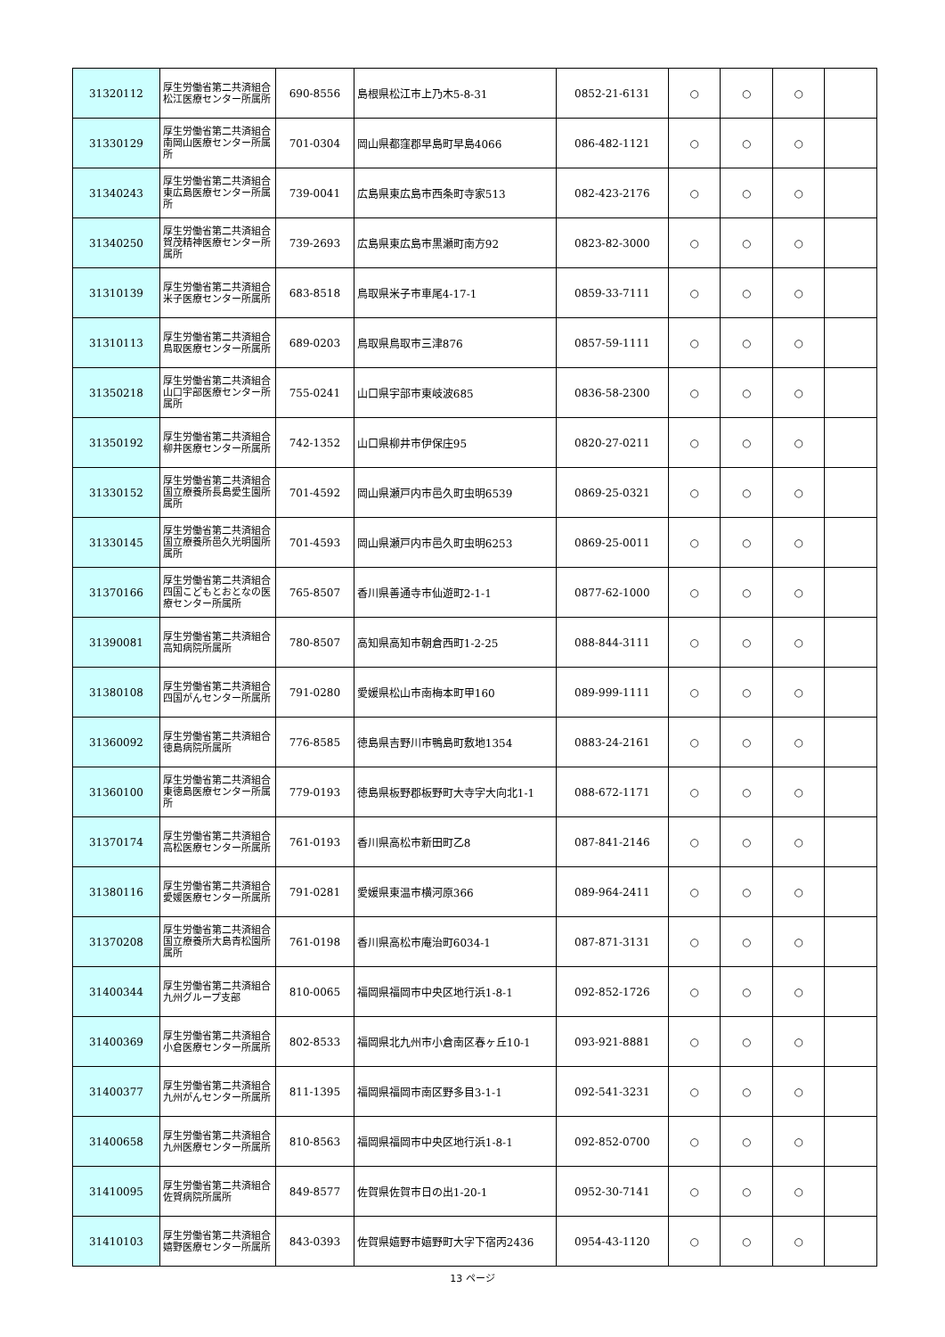| 31320112 | 厚生労働省第二共済組合松江医療センター所属所 | 690-8556 | 島根県松江市上乃木5-8-31 | 0852-21-6131 | ○ | ○ | ○ | |
| 31330129 | 厚生労働省第二共済組合南岡山医療センター所属所 | 701-0304 | 岡山県都窪郡早島町早島4066 | 086-482-1121 | ○ | ○ | ○ | |
| 31340243 | 厚生労働省第二共済組合東広島医療センター所属所 | 739-0041 | 広島県東広島市西条町寺家513 | 082-423-2176 | ○ | ○ | ○ | |
| 31340250 | 厚生労働省第二共済組合賀茂精神医療センター所属所 | 739-2693 | 広島県東広島市黒瀬町南方92 | 0823-82-3000 | ○ | ○ | ○ | |
| 31310139 | 厚生労働省第二共済組合米子医療センター所属所 | 683-8518 | 鳥取県米子市車尾4-17-1 | 0859-33-7111 | ○ | ○ | ○ | |
| 31310113 | 厚生労働省第二共済組合鳥取医療センター所属所 | 689-0203 | 鳥取県鳥取市三津876 | 0857-59-1111 | ○ | ○ | ○ | |
| 31350218 | 厚生労働省第二共済組合山口宇部医療センター所属所 | 755-0241 | 山口県宇部市東岐波685 | 0836-58-2300 | ○ | ○ | ○ | |
| 31350192 | 厚生労働省第二共済組合柳井医療センター所属所 | 742-1352 | 山口県柳井市伊保庄95 | 0820-27-0211 | ○ | ○ | ○ | |
| 31330152 | 厚生労働省第二共済組合国立療養所長島愛生園所属所 | 701-4592 | 岡山県瀬戸内市邑久町虫明6539 | 0869-25-0321 | ○ | ○ | ○ | |
| 31330145 | 厚生労働省第二共済組合国立療養所邑久光明園所属所 | 701-4593 | 岡山県瀬戸内市邑久町虫明6253 | 0869-25-0011 | ○ | ○ | ○ | |
| 31370166 | 厚生労働省第二共済組合四国こどもとおとなの医療センター所属所 | 765-8507 | 香川県善通寺市仙遊町2-1-1 | 0877-62-1000 | ○ | ○ | ○ | |
| 31390081 | 厚生労働省第二共済組合高知病院所属所 | 780-8507 | 高知県高知市朝倉西町1-2-25 | 088-844-3111 | ○ | ○ | ○ | |
| 31380108 | 厚生労働省第二共済組合四国がんセンター所属所 | 791-0280 | 愛媛県松山市南梅本町甲160 | 089-999-1111 | ○ | ○ | ○ | |
| 31360092 | 厚生労働省第二共済組合徳島病院所属所 | 776-8585 | 徳島県吉野川市鴨島町敷地1354 | 0883-24-2161 | ○ | ○ | ○ | |
| 31360100 | 厚生労働省第二共済組合東徳島医療センター所属所 | 779-0193 | 徳島県板野郡板野町大寺字大向北1-1 | 088-672-1171 | ○ | ○ | ○ | |
| 31370174 | 厚生労働省第二共済組合高松医療センター所属所 | 761-0193 | 香川県高松市新田町乙8 | 087-841-2146 | ○ | ○ | ○ | |
| 31380116 | 厚生労働省第二共済組合愛媛医療センター所属所 | 791-0281 | 愛媛県東温市横河原366 | 089-964-2411 | ○ | ○ | ○ | |
| 31370208 | 厚生労働省第二共済組合国立療養所大島青松園所属所 | 761-0198 | 香川県高松市庵治町6034-1 | 087-871-3131 | ○ | ○ | ○ | |
| 31400344 | 厚生労働省第二共済組合九州グループ支部 | 810-0065 | 福岡県福岡市中央区地行浜1-8-1 | 092-852-1726 | ○ | ○ | ○ | |
| 31400369 | 厚生労働省第二共済組合小倉医療センター所属所 | 802-8533 | 福岡県北九州市小倉南区春ヶ丘10-1 | 093-921-8881 | ○ | ○ | ○ | |
| 31400377 | 厚生労働省第二共済組合九州がんセンター所属所 | 811-1395 | 福岡県福岡市南区野多目3-1-1 | 092-541-3231 | ○ | ○ | ○ | |
| 31400658 | 厚生労働省第二共済組合九州医療センター所属所 | 810-8563 | 福岡県福岡市中央区地行浜1-8-1 | 092-852-0700 | ○ | ○ | ○ | |
| 31410095 | 厚生労働省第二共済組合佐賀病院所属所 | 849-8577 | 佐賀県佐賀市日の出1-20-1 | 0952-30-7141 | ○ | ○ | ○ | |
| 31410103 | 厚生労働省第二共済組合嬉野医療センター所属所 | 843-0393 | 佐賀県嬉野市嬉野町大字下宿丙2436 | 0954-43-1120 | ○ | ○ | ○ | |
13 ページ